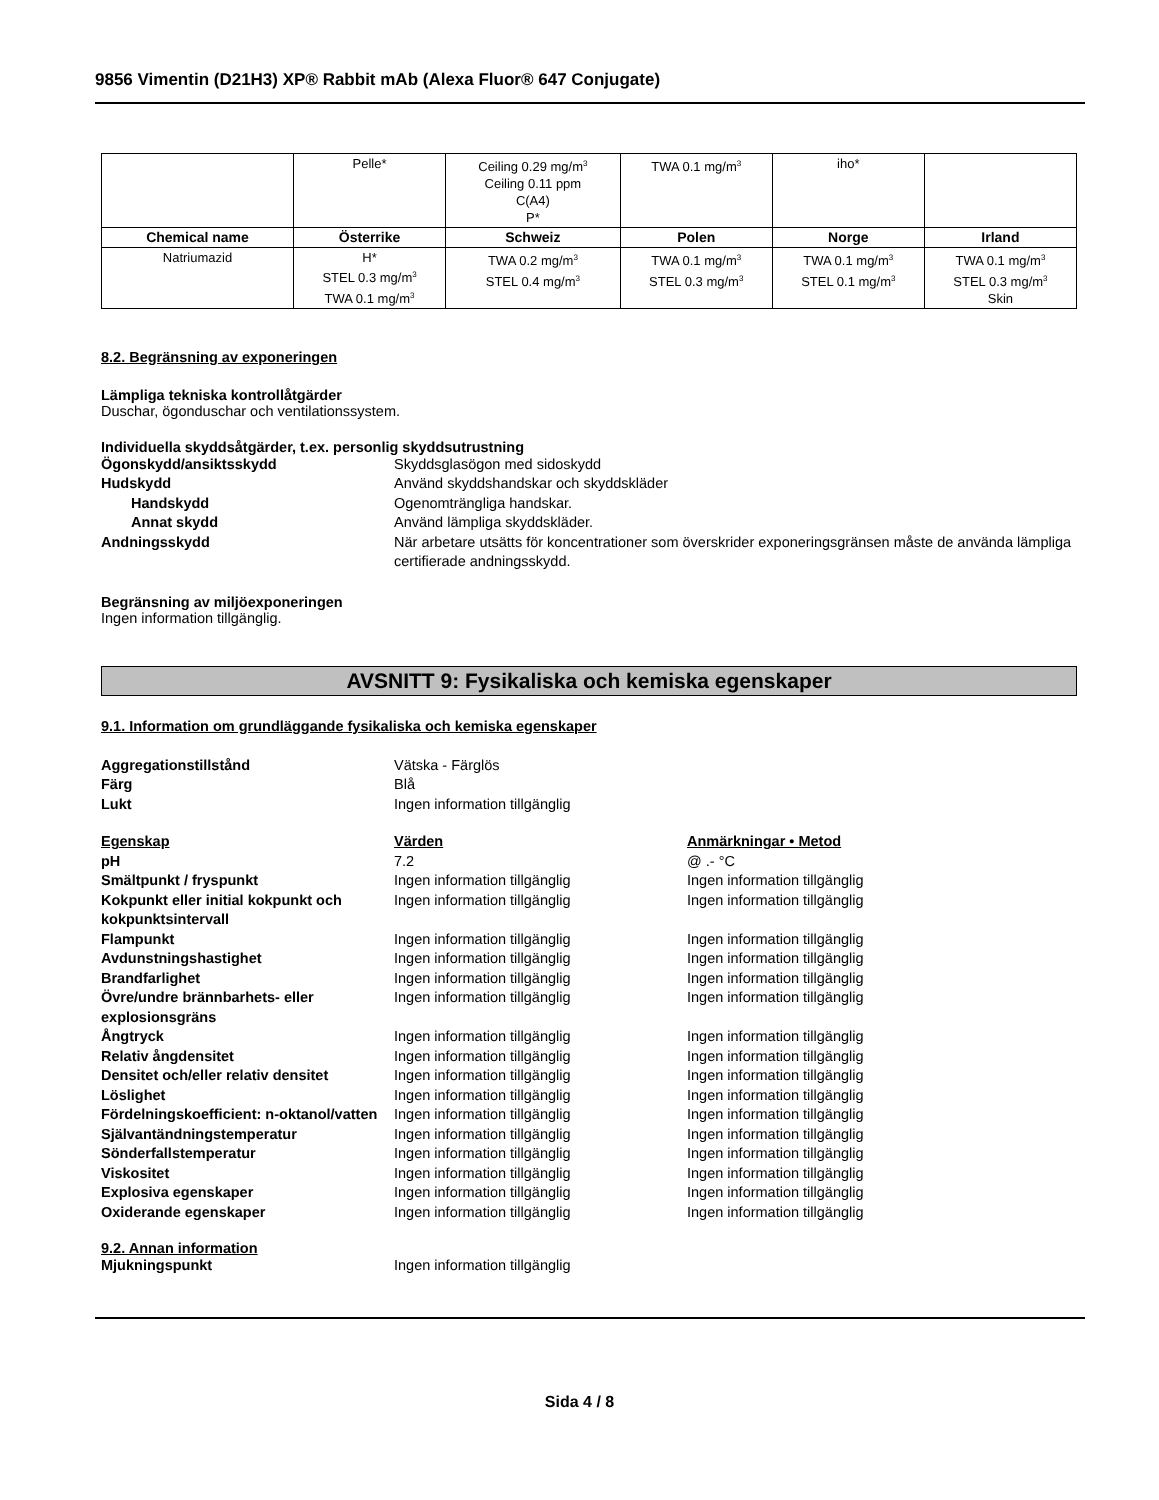9856 Vimentin (D21H3) XP® Rabbit mAb (Alexa Fluor® 647 Conjugate)
| | Pelle* | Ceiling 0.29 mg/m<sup>3</sup> Ceiling 0.11 ppm C(A4) P* | TWA 0.1 mg/m<sup>3</sup> | iho* | |
| Chemical name | Österrike | Schweiz | Polen | Norge | Irland |
| Natriumazid | H* STEL 0.3 mg/m<sup>3</sup> TWA 0.1 mg/m<sup>3</sup> | TWA 0.2 mg/m<sup>3</sup> STEL 0.4 mg/m<sup>3</sup> | TWA 0.1 mg/m<sup>3</sup> STEL 0.3 mg/m<sup>3</sup> | TWA 0.1 mg/m<sup>3</sup> STEL 0.1 mg/m<sup>3</sup> | TWA 0.1 mg/m<sup>3</sup> STEL 0.3 mg/m<sup>3</sup> Skin |
8.2. Begränsning av exponeringen
Lämpliga tekniska kontrollåtgärder
Duschar, ögonduschar och ventilationssystem.
Individuella skyddsåtgärder, t.ex. personlig skyddsutrustning
Ögonskydd/ansiktsskydd Skyddsglasögon med sidoskydd
Hudskydd Använd skyddshandskar och skyddskläder
Handskydd Ogenomträngliga handskar.
Annat skydd Använd lämpliga skyddskläder.
Andningsskydd När arbetare utsätts för koncentrationer som överskrider exponeringsgränsen måste de använda lämpliga certifierade andningsskydd.
Begränsning av miljöexponeringen
Ingen information tillgänglig.
AVSNITT 9: Fysikaliska och kemiska egenskaper
9.1. Information om grundläggande fysikaliska och kemiska egenskaper
Aggregationstillstånd Vätska - Färglös
Färg Blå
Lukt Ingen information tillgänglig
Egenskap Värden Anmärkningar • Metod
pH 7.2 @ .- °C
Smältpunkt / fryspunkt Ingen information tillgänglig Ingen information tillgänglig
Kokpunkt eller initial kokpunkt och kokpunktsintervall
Ingen information tillgänglig Ingen information tillgänglig
Flampunkt Ingen information tillgänglig Ingen information tillgänglig
Avdunstningshastighet Ingen information tillgänglig Ingen information tillgänglig
Brandfarlighet Ingen information tillgänglig Ingen information tillgänglig
Övre/undre brännbarhets- eller explosionsgräns
Ingen information tillgänglig Ingen information tillgänglig
Ångtryck Ingen information tillgänglig Ingen information tillgänglig
Relativ ångdensitet Ingen information tillgänglig Ingen information tillgänglig
Densitet och/eller relativ densitet
Ingen information tillgänglig Ingen information tillgänglig
Löslighet Ingen information tillgänglig Ingen information tillgänglig
Fördelningskoefficient: n-oktanol/vatten
Ingen information tillgänglig Ingen information tillgänglig
Självantändningstemperatur Ingen information tillgänglig Ingen information tillgänglig
Sönderfallstemperatur Ingen information tillgänglig Ingen information tillgänglig
Viskositet Ingen information tillgänglig Ingen information tillgänglig
Explosiva egenskaper Ingen information tillgänglig Ingen information tillgänglig
Oxiderande egenskaper Ingen information tillgänglig Ingen information tillgänglig
9.2. Annan information
Mjukningspunkt Ingen information tillgänglig
Sida 4 / 8